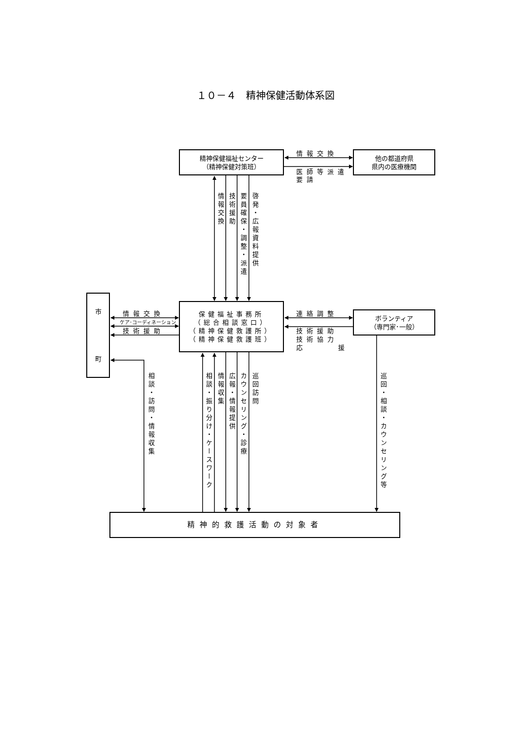１０－４　精神保健活動体系図
精神保健福祉センター
（精神保健対策班）
情報交換
医師等派遣
要請
他の都道府県
県内の医療機関
情報交換
技術援助
要員確保・調整・派遣
啓発・広報資料提供
市
町
情報交換
ケア･コーディネーション
技術援助
保健福祉事務所
（総合相談窓口）
（精神保健救護所）
（精神保健救護班）
連絡調整
ボランティア
（専門家･一般）
技術援助
技術協力
応 援
相談・訪問・情報収集
相談・振り分け・ケースワーク
情報収集
広報・情報提供
カウンセリング・診療
巡回訪問
巡回・相談・カウンセリング等
精神的救護活動の対象者